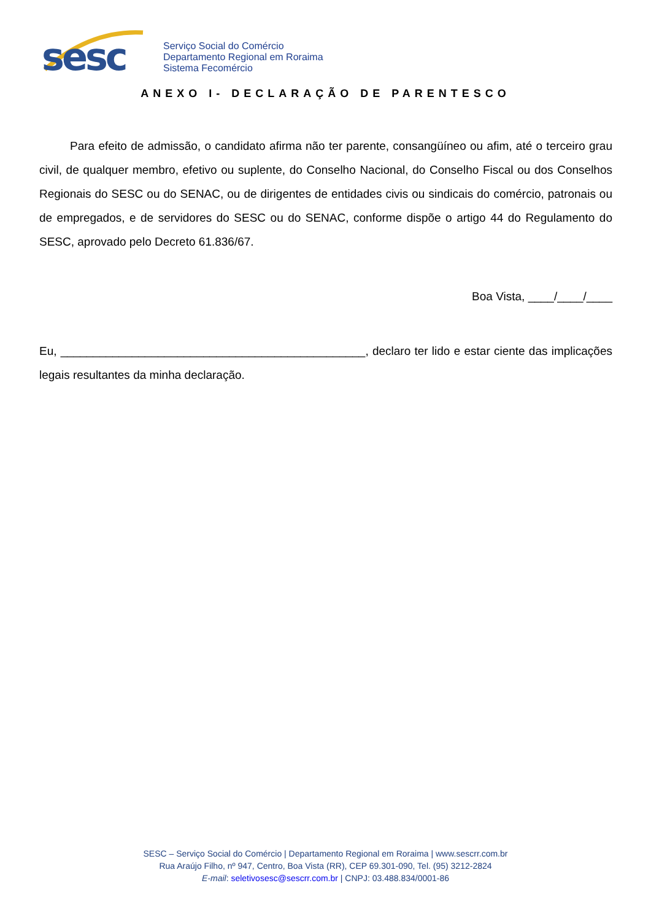sesc
Serviço Social do Comércio
Departamento Regional em Roraima
Sistema Fecomércio
ANEXO I- DECLARAÇÃO DE PARENTESCO
Para efeito de admissão, o candidato afirma não ter parente, consangüíneo ou afim, até o terceiro grau civil, de qualquer membro, efetivo ou suplente, do Conselho Nacional, do Conselho Fiscal ou dos Conselhos Regionais do SESC ou do SENAC, ou de dirigentes de entidades civis ou sindicais do comércio, patronais ou de empregados, e de servidores do SESC ou do SENAC, conforme dispõe o artigo 44 do Regulamento do SESC, aprovado pelo Decreto 61.836/67.
Boa Vista, ____/____/____
Eu, _______________________________________________, declaro ter lido e estar ciente das implicações legais resultantes da minha declaração.
SESC – Serviço Social do Comércio | Departamento Regional em Roraima | www.sescrr.com.br
Rua Araújo Filho, nº 947, Centro, Boa Vista (RR), CEP 69.301-090, Tel. (95) 3212-2824
E-mail: seletivosesc@sescrr.com.br | CNPJ: 03.488.834/0001-86